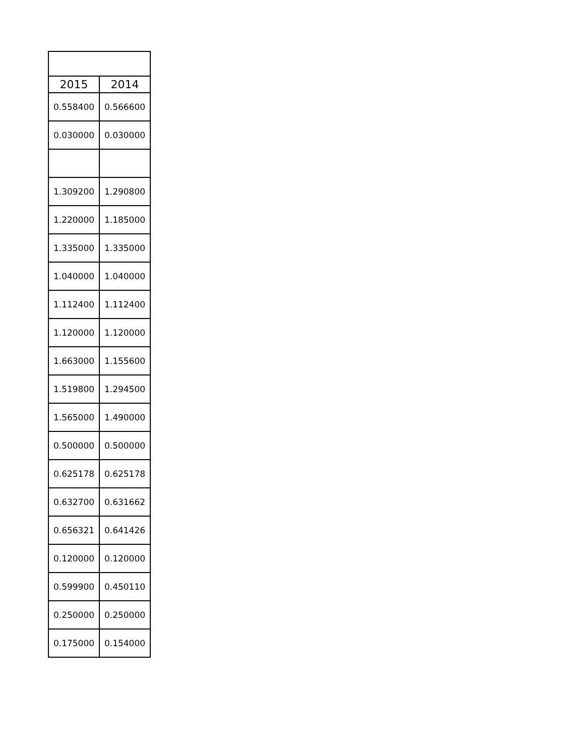| 2015 | 2014 |
| --- | --- |
| 0.558400 | 0.566600 |
| 0.030000 | 0.030000 |
| 1.309200 | 1.290800 |
| 1.220000 | 1.185000 |
| 1.335000 | 1.335000 |
| 1.040000 | 1.040000 |
| 1.112400 | 1.112400 |
| 1.120000 | 1.120000 |
| 1.663000 | 1.155600 |
| 1.519800 | 1.294500 |
| 1.565000 | 1.490000 |
| 0.500000 | 0.500000 |
| 0.625178 | 0.625178 |
| 0.632700 | 0.631662 |
| 0.656321 | 0.641426 |
| 0.120000 | 0.120000 |
| 0.599900 | 0.450110 |
| 0.250000 | 0.250000 |
| 0.175000 | 0.154000 |